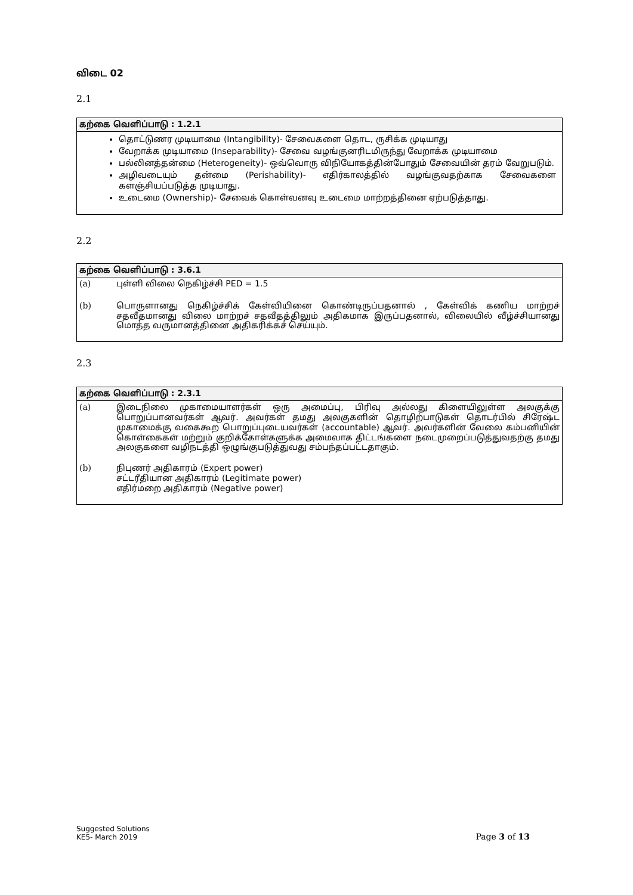விடை 02
2.1
கற்கை வெளிப்பாடு : 1.2.1
தொட்டுணர முடியாமை (Intangibility)- சேவைகளை தொட, ருசிக்க முடியாது
வேறாக்க முடியாமை (Inseparability)- சேவை வழங்குனரிடமிருந்து வேறாக்க முடியாமை
பல்லினத்தன்மை (Heterogeneity)- ஒவ்வொரு விநியோகத்தின்போதும் சேவையின் தரம் வேறுபடும்.
அழிவடையும் தன்மை (Perishability)- எதிர்காலத்தில் வழங்குவதற்காக சேவைகளை களஞ்சியப்படுத்த முடியாது.
உடைமை (Ownership)- சேவைக் கொள்வனவு உடைமை மாற்றத்தினை ஏற்படுத்தாது.
2.2
கற்கை வெளிப்பாடு : 3.6.1
(a)
புள்ளி விலை நெகிழ்ச்சி PED = 1.5
(b)
பொருளானது நெகிழ்ச்சிக் கேள்வியினை கொண்டிருப்பதனால் , கேள்விக் கணிய மாற்றச் சதவீதமானது விலை மாற்றச் சதவீதத்திலும் அதிகமாக இருப்பதனால், விலையில் வீழ்ச்சியானது மொத்த வருமானத்தினை அதிகரிக்கச் செய்யும்.
2.3
கற்கை வெளிப்பாடு : 2.3.1
(a)
இடைநிலை முகாமையாளர்கள் ஒரு அமைப்பு, பிரிவு அல்லது கிளையிலுள்ள அலகுக்கு பொறுப்பானவர்கள் ஆவர். அவர்கள் தமது அலகுகளின் தொழிற்பாடுகள் தொடர்பில் சிரேஷ்ட முகாமைக்கு வகைகூற பொறுப்புடையவர்கள் (accountable) ஆவர். அவர்களின் வேலை கம்பனியின் கொள்கைகள் மற்றும் குறிக்கோள்களுக்க அமைவாக திட்டங்களை நடைமுறைப்படுத்துவதற்கு தமது அலகுகளை வழிநடத்தி ஒழுங்குபடுத்துவது சம்பந்தப்பட்டதாகும்.
(b)
நிபுணர் அதிகாரம் (Expert power)
சட்டரீதியான அதிகாரம் (Legitimate power)
எதிர்மறை அதிகாரம் (Negative power)
Suggested Solutions
KE5- March 2019
Page 3 of 13